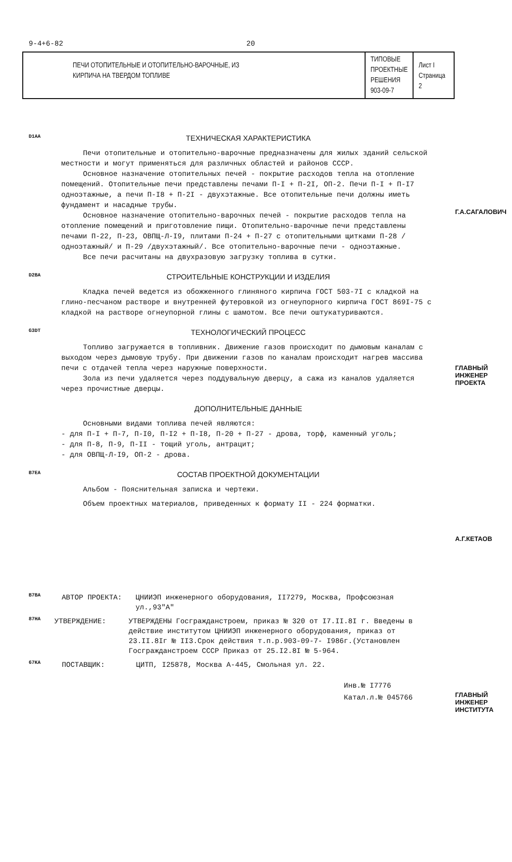9-4+6-82 20
| ПЕЧИ ОТОПИТЕЛЬНЫЕ И ОТОПИТЕЛЬНО-ВАРОЧНЫЕ, ИЗ КИРПИЧА НА ТВЕРДОМ ТОПЛИВЕ | ТИПОВЫЕ ПРОЕКТНЫЕ РЕШЕНИЯ 903-09-7 | Лист I Страница 2 |
D1AA
ТЕХНИЧЕСКАЯ ХАРАКТЕРИСТИКА
Печи отопительные и отопительно-варочные предназначены для жилых зданий сельской местности и могут применяться для различных областей и районов СССР.
Основное назначение отопительных печей - покрытие расходов тепла на отопление помещений. Отопительные печи представлены печами П-I + П-2I, ОП-2. Печи П-I + П-I7 одноэтажные, а печи П-I8 + П-2I - двухэтажные. Все отопительные печи должны иметь фундамент и насадные трубы.
Основное назначение отопительно-варочных печей - покрытие расходов тепла на отопление помещений и приготовление пищи. Отопительно-варочные печи представлены печами П-22, П-23, ОВПЩ-Л-I9, плитами П-24 + П-27 с отопительными щитками П-28 /одноэтажный/ и П-29 /двухэтажный/. Все отопительно-варочные печи - одноэтажные.
Все печи расчитаны на двухразовую загрузку топлива в сутки.
D2BA
СТРОИТЕЛЬНЫЕ КОНСТРУКЦИИ И ИЗДЕЛИЯ
Кладка печей ведется из обожженного глиняного кирпича ГОСТ 503-7I с кладкой на глино-песчаном растворе и внутренней футеровкой из огнеупорного кирпича ГОСТ 869I-75 с кладкой на растворе огнеупорной глины с шамотом. Все печи оштукатуриваются.
G3DT
ТЕХНОЛОГИЧЕСКИЙ ПРОЦЕСС
Топливо загружается в топливник. Движение газов происходит по дымовым каналам с выходом через дымовую трубу. При движении газов по каналам происходит нагрев массива печи с отдачей тепла через наружные поверхности.
Зола из печи удаляется через поддувальную дверцу, а сажа из каналов удаляется через прочистные дверцы.
ДОПОЛНИТЕЛЬНЫЕ ДАННЫЕ
Основными видами топлива печей являются:
- для П-I + П-7, П-I0, П-I2 + П-I8, П-20 + П-27 - дрова, торф, каменный уголь;
- для П-8, П-9, П-II - тощий уголь, антрацит;
- для ОВПЩ-Л-I9, ОП-2 - дрова.
B7EA
СОСТАВ ПРОЕКТНОЙ ДОКУМЕНТАЦИИ
Альбом - Пояснительная записка и чертежи.
Объем проектных материалов, приведенных к формату II - 224 форматки.
B7BA
АВТОР ПРОЕКТА: ЦНИИЭП инженерного оборудования, II7279, Москва, Профсоюзная ул.,93"А"
87HA
УТВЕРЖДЕНИЕ: УТВЕРЖДЕНЫ Госгражданстроем, приказ № 320 от I7.II.8I г. Введены в действие институтом ЦНИИЭП инженерного оборудования, приказ от 23.II.8Iг № II3.Срок действия т.п.р.903-09-7- I986г.(Установлен Госгражданстроем СССР Приказ от 25.I2.8I № 5-964.
67KA
ПОСТАВЩИК: ЦИТП, I25878, Москва А-445, Смольная ул. 22.
Инв.№ I7776
Катал.л.№ 045766
Г.А.САГАЛОВИЧ
ГЛАВНЫЙ ИНЖЕНЕР ПРОЕКТА
А.Г.КЕТАОВ
ГЛАВНЫЙ ИНЖЕНЕР ИНСТИТУТА